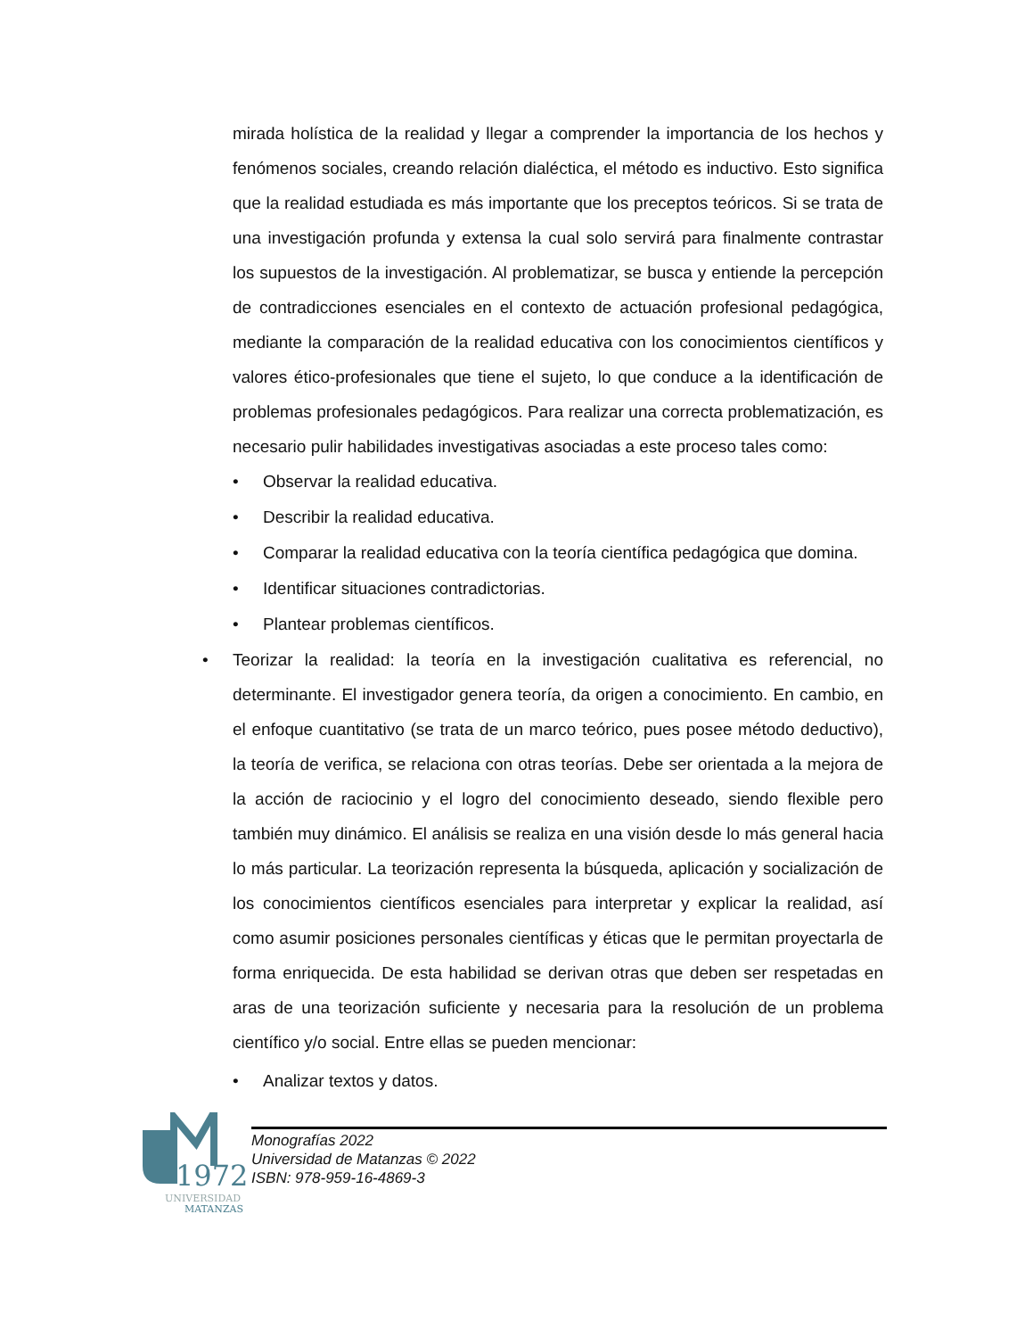mirada holística de la realidad y llegar a comprender la importancia de los hechos y fenómenos sociales, creando relación dialéctica, el método es inductivo. Esto significa que la realidad estudiada es más importante que los preceptos teóricos. Si se trata de una investigación profunda y extensa la cual solo servirá para finalmente contrastar los supuestos de la investigación. Al problematizar, se busca y entiende la percepción de contradicciones esenciales en el contexto de actuación profesional pedagógica, mediante la comparación de la realidad educativa con los conocimientos científicos y valores ético-profesionales que tiene el sujeto, lo que conduce a la identificación de problemas profesionales pedagógicos. Para realizar una correcta problematización, es necesario pulir habilidades investigativas asociadas a este proceso tales como:
• Observar la realidad educativa.
• Describir la realidad educativa.
• Comparar la realidad educativa con la teoría científica pedagógica que domina.
• Identificar situaciones contradictorias.
• Plantear problemas científicos.
• Teorizar la realidad: la teoría en la investigación cualitativa es referencial, no determinante. El investigador genera teoría, da origen a conocimiento. En cambio, en el enfoque cuantitativo (se trata de un marco teórico, pues posee método deductivo), la teoría de verifica, se relaciona con otras teorías. Debe ser orientada a la mejora de la acción de raciocinio y el logro del conocimiento deseado, siendo flexible pero también muy dinámico. El análisis se realiza en una visión desde lo más general hacia lo más particular. La teorización representa la búsqueda, aplicación y socialización de los conocimientos científicos esenciales para interpretar y explicar la realidad, así como asumir posiciones personales científicas y éticas que le permitan proyectarla de forma enriquecida. De esta habilidad se derivan otras que deben ser respetadas en aras de una teorización suficiente y necesaria para la resolución de un problema científico y/o social. Entre ellas se pueden mencionar:
• Analizar textos y datos.
1972
UNIVERSIDAD
MATANZAS
Monografías 2022
Universidad de Matanzas © 2022
ISBN: 978-959-16-4869-3